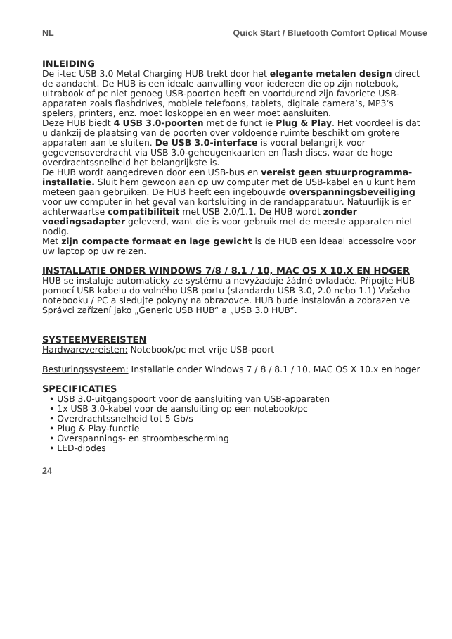NL Quick Start / Bluetooth Comfort Optical Mouse
INLEIDING
De i-tec USB 3.0 Metal Charging HUB trekt door het elegante metalen design direct de aandacht. De HUB is een ideale aanvulling voor iedereen die op zijn notebook, ultrabook of pc niet genoeg USB-poorten heeft en voortdurend zijn favoriete USB-apparaten zoals flashdrives, mobiele telefoons, tablets, digitale camera‘s, MP3‘s spelers, printers, enz. moet loskoppelen en weer moet aansluiten.
Deze HUB biedt 4 USB 3.0-poorten met de funct ie Plug & Play. Het voordeel is dat u dankzij de plaatsing van de poorten over voldoende ruimte beschikt om grotere apparaten aan te sluiten. De USB 3.0-interface is vooral belangrijk voor gegevensoverdracht via USB 3.0-geheugenkaarten en flash discs, waar de hoge overdrachtssnelheid het belangrijkste is.
De HUB wordt aangedreven door een USB-bus en vereist geen stuurprogramma-installatie. Sluit hem gewoon aan op uw computer met de USB-kabel en u kunt hem meteen gaan gebruiken. De HUB heeft een ingebouwde overspanningsbeveiliging voor uw computer in het geval van kortsluiting in de randapparatuur. Natuurlijk is er achterwaartse compatibiliteit met USB 2.0/1.1. De HUB wordt zonder voedingsadapter geleverd, want die is voor gebruik met de meeste apparaten niet nodig.
Met zijn compacte formaat en lage gewicht is de HUB een ideaal accessoire voor uw laptop op uw reizen.
INSTALLATIE ONDER WINDOWS 7/8 / 8.1 / 10, MAC OS X 10.X EN HOGER
HUB se instaluje automaticky ze systému a nevyžaduje žádné ovladače. Připojte HUB pomocí USB kabelu do volného USB portu (standardu USB 3.0, 2.0 nebo 1.1) Vašeho notebooku / PC a sledujte pokyny na obrazovce. HUB bude instalován a zobrazen ve Správci zařízení jako „Generic USB HUB“ a „USB 3.0 HUB“.
SYSTEEMVEREISTEN
Hardwarevereisten: Notebook/pc met vrije USB-poort
Besturingssysteem: Installatie onder Windows 7 / 8 / 8.1 / 10, MAC OS X 10.x en hoger
SPECIFICATIES
• USB 3.0-uitgangspoort voor de aansluiting van USB-apparaten
• 1x USB 3.0-kabel voor de aansluiting op een notebook/pc
• Overdrachtssnelheid tot 5 Gb/s
• Plug & Play-functie
• Overspannings- en stroombescherming
• LED-diodes
24